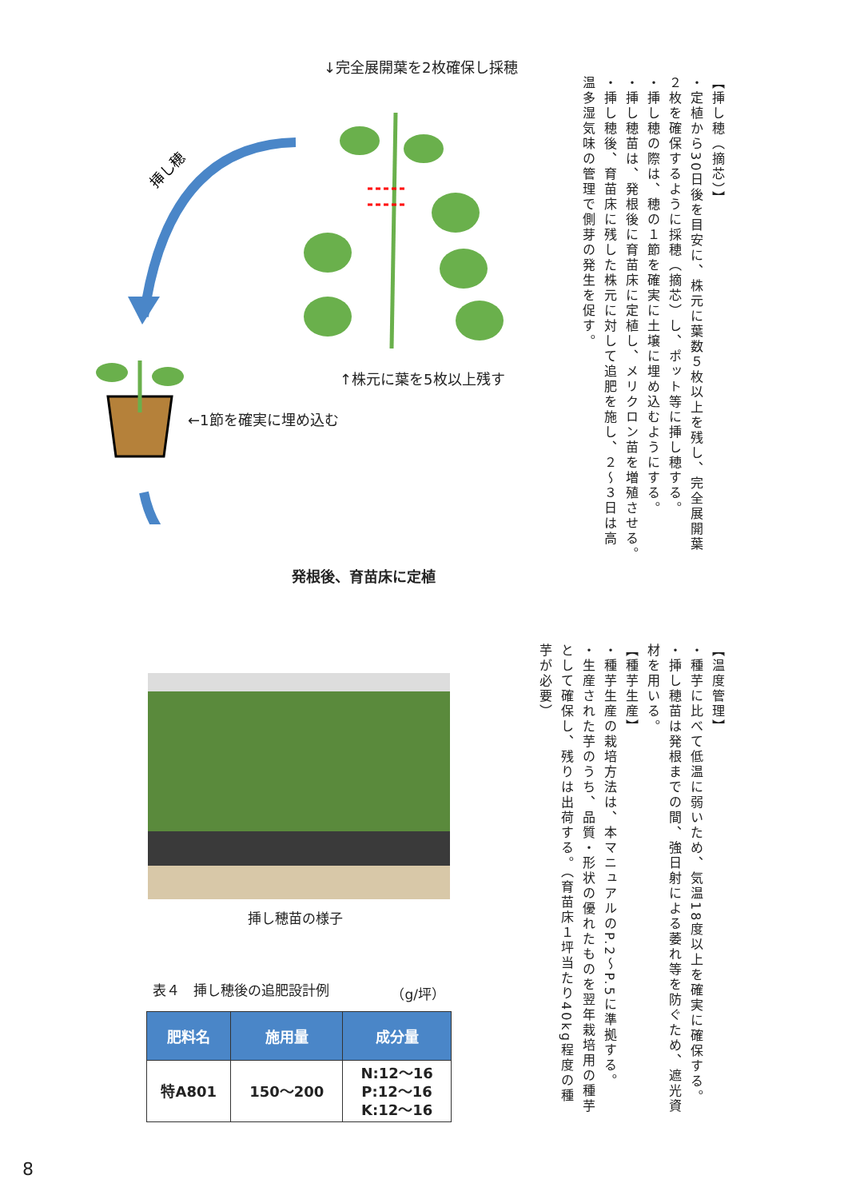↓完全展開葉を2枚確保し採穂
挿し穂
↑株元に葉を5枚以上残す
←1節を確実に埋め込む
発根後、育苗床に定植
挿し穂苗の様子
表４　挿し穂後の追肥設計例 （g/坪）
| 肥料名 | 施用量 | 成分量 |
| --- | --- | --- |
| 特A801 | 150～200 | N:12～16 P:12～16 K:12～16 |
【挿し穂（摘芯）】
・定植から30日後を目安に、株元に葉数５枚以上を残し、完全展開葉
２枚を確保するように採穂（摘芯）し、ポット等に挿し穂する。
・挿し穂の際は、穂の１節を確実に土壌に埋め込むようにする。
・挿し穂苗は、発根後に育苗床に定植し、メリクロン苗を増殖させる。
・挿し穂後、育苗床に残した株元に対して追肥を施し、２～３日は高
温多湿気味の管理で側芽の発生を促す。
【温度管理】
・種芋に比べて低温に弱いため、気温18度以上を確実に確保する。
・挿し穂苗は発根までの間、強日射による萎れ等を防ぐため、遮光資
材を用いる。
【種芋生産】
・種芋生産の栽培方法は、本マニュアルのP.2～P.5に準拠する。
・生産された芋のうち、品質・形状の優れたものを翌年栽培用の種芋
として確保し、残りは出荷する。（育苗床１坪当たり40kg程度の種
芋が必要）
8